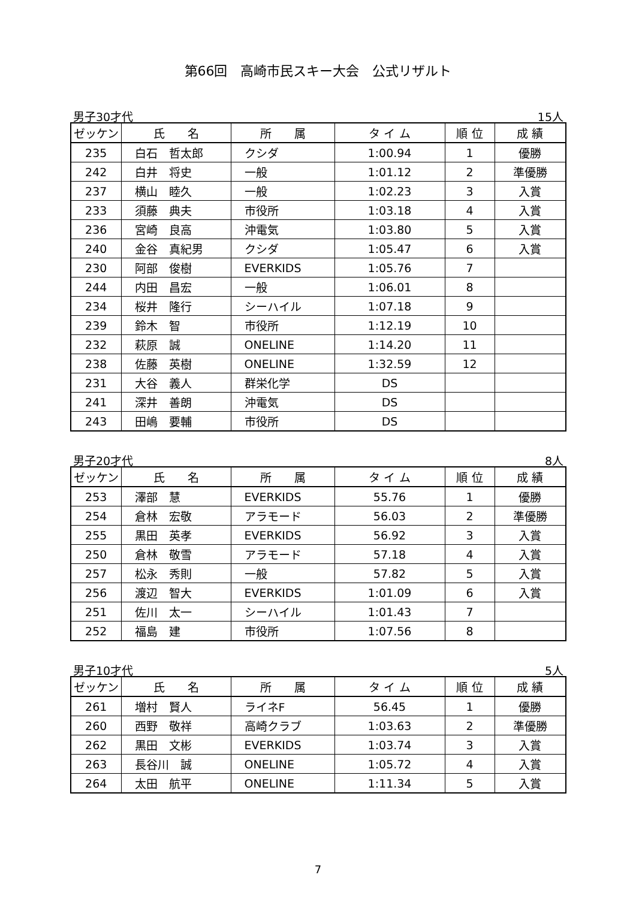第66回　高崎市民スキー大会　公式リザルト
男子30才代 15人
| ゼッケン | 氏 名 | 所 属 | タ イ ム | 順 位 | 成 績 |
| --- | --- | --- | --- | --- | --- |
| 235 | 白石 哲太郎 | クシダ | 1:00.94 | 1 | 優勝 |
| 242 | 白井 将史 | 一般 | 1:01.12 | 2 | 準優勝 |
| 237 | 横山 睦久 | 一般 | 1:02.23 | 3 | 入賞 |
| 233 | 須藤 典夫 | 市役所 | 1:03.18 | 4 | 入賞 |
| 236 | 宮崎 良高 | 沖電気 | 1:03.80 | 5 | 入賞 |
| 240 | 金谷 真紀男 | クシダ | 1:05.47 | 6 | 入賞 |
| 230 | 阿部 俊樹 | EVERKIDS | 1:05.76 | 7 | |
| 244 | 内田 昌宏 | 一般 | 1:06.01 | 8 | |
| 234 | 桜井 隆行 | シーハイル | 1:07.18 | 9 | |
| 239 | 鈴木 智 | 市役所 | 1:12.19 | 10 | |
| 232 | 萩原 誠 | ONELINE | 1:14.20 | 11 | |
| 238 | 佐藤 英樹 | ONELINE | 1:32.59 | 12 | |
| 231 | 大谷 義人 | 群栄化学 | DS | | |
| 241 | 深井 善朗 | 沖電気 | DS | | |
| 243 | 田嶋 要輔 | 市役所 | DS | | |
男子20才代 8人
| ゼッケン | 氏 名 | 所 属 | タ イ ム | 順 位 | 成 績 |
| --- | --- | --- | --- | --- | --- |
| 253 | 澤部 慧 | EVERKIDS | 55.76 | 1 | 優勝 |
| 254 | 倉林 宏敬 | アラモード | 56.03 | 2 | 準優勝 |
| 255 | 黒田 英孝 | EVERKIDS | 56.92 | 3 | 入賞 |
| 250 | 倉林 敬雪 | アラモード | 57.18 | 4 | 入賞 |
| 257 | 松永 秀則 | 一般 | 57.82 | 5 | 入賞 |
| 256 | 渡辺 智大 | EVERKIDS | 1:01.09 | 6 | 入賞 |
| 251 | 佐川 太一 | シーハイル | 1:01.43 | 7 | |
| 252 | 福島 建 | 市役所 | 1:07.56 | 8 | |
男子10才代 5人
| ゼッケン | 氏 名 | 所 属 | タ イ ム | 順 位 | 成 績 |
| --- | --- | --- | --- | --- | --- |
| 261 | 増村 賢人 | ライネF | 56.45 | 1 | 優勝 |
| 260 | 西野 敬祥 | 高崎クラブ | 1:03.63 | 2 | 準優勝 |
| 262 | 黒田 文彬 | EVERKIDS | 1:03.74 | 3 | 入賞 |
| 263 | 長谷川 誠 | ONELINE | 1:05.72 | 4 | 入賞 |
| 264 | 太田 航平 | ONELINE | 1:11.34 | 5 | 入賞 |
7